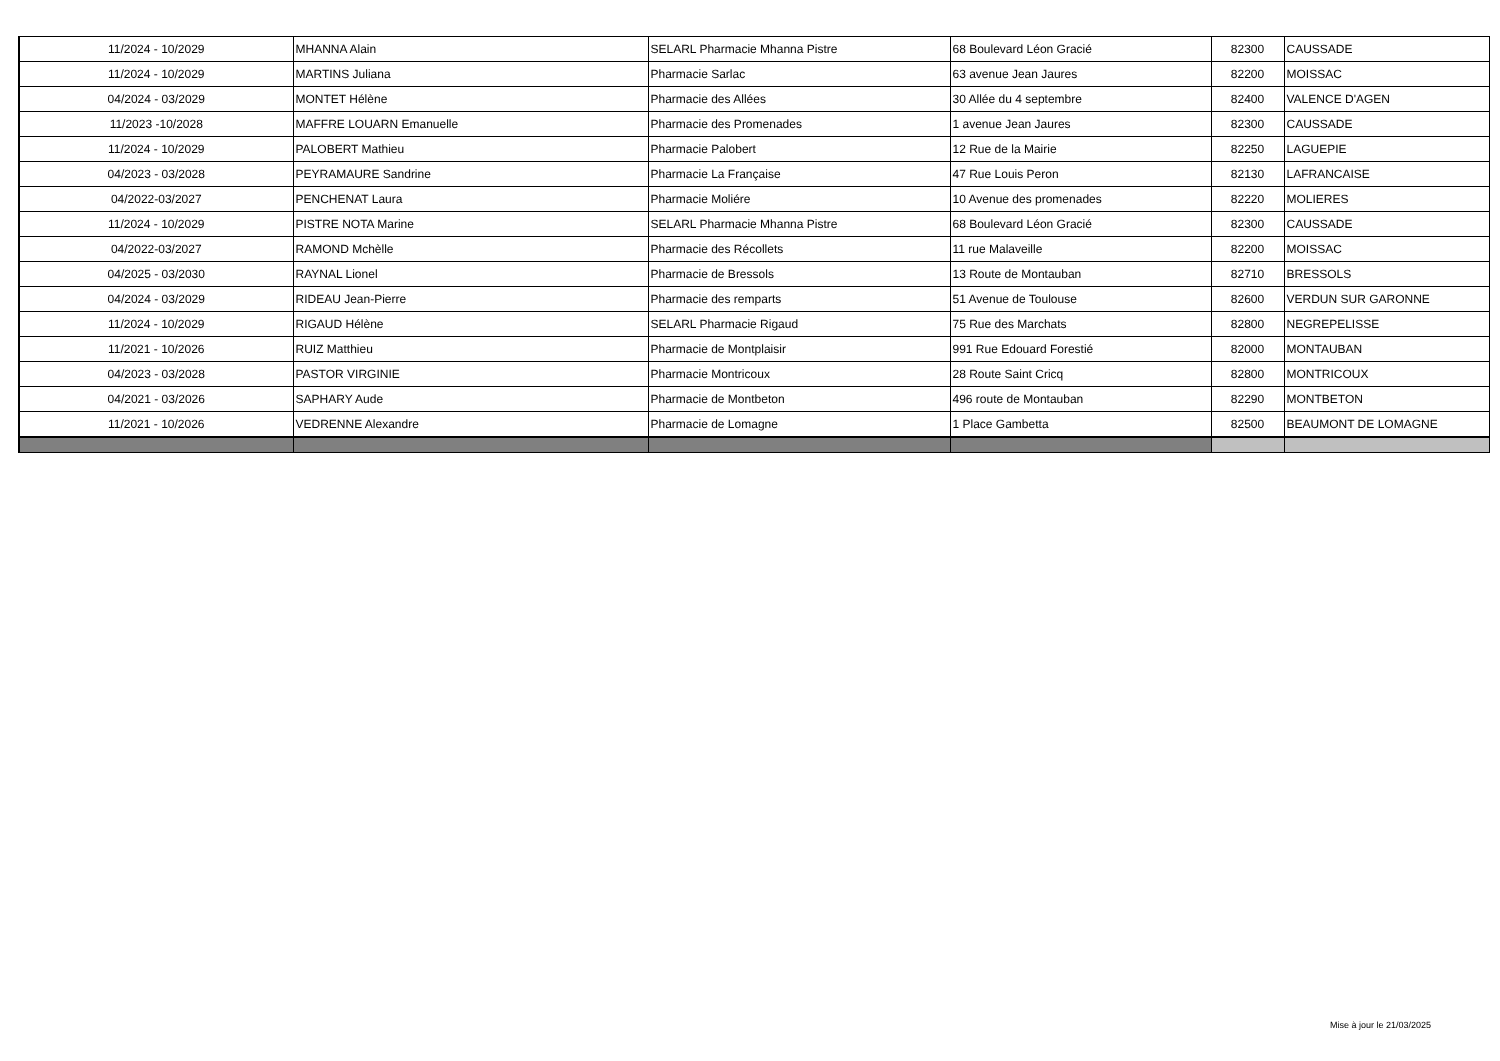| 11/2024 - 10/2029 | MHANNA Alain | SELARL Pharmacie Mhanna Pistre | 68 Boulevard Léon Gracié | 82300 | CAUSSADE |
| 11/2024 - 10/2029 | MARTINS Juliana | Pharmacie Sarlac | 63 avenue Jean Jaures | 82200 | MOISSAC |
| 04/2024 - 03/2029 | MONTET Hélène | Pharmacie des Allées | 30 Allée du 4 septembre | 82400 | VALENCE D'AGEN |
| 11/2023 -10/2028 | MAFFRE LOUARN Emanuelle | Pharmacie des Promenades | 1 avenue Jean Jaures | 82300 | CAUSSADE |
| 11/2024 - 10/2029 | PALOBERT Mathieu | Pharmacie Palobert | 12 Rue de la Mairie | 82250 | LAGUEPIE |
| 04/2023 - 03/2028 | PEYRAMAURE Sandrine | Pharmacie La Française | 47 Rue Louis Peron | 82130 | LAFRANCAISE |
| 04/2022-03/2027 | PENCHENAT Laura | Pharmacie Moliére | 10 Avenue des promenades | 82220 | MOLIERES |
| 11/2024 - 10/2029 | PISTRE NOTA Marine | SELARL Pharmacie Mhanna Pistre | 68 Boulevard Léon Gracié | 82300 | CAUSSADE |
| 04/2022-03/2027 | RAMOND Mchèlle | Pharmacie des Récollets | 11 rue Malaveille | 82200 | MOISSAC |
| 04/2025 - 03/2030 | RAYNAL Lionel | Pharmacie de Bressols | 13 Route de Montauban | 82710 | BRESSOLS |
| 04/2024 - 03/2029 | RIDEAU Jean-Pierre | Pharmacie des remparts | 51 Avenue de Toulouse | 82600 | VERDUN SUR GARONNE |
| 11/2024 - 10/2029 | RIGAUD Hélène | SELARL Pharmacie Rigaud | 75 Rue des Marchats | 82800 | NEGREPELISSE |
| 11/2021 - 10/2026 | RUIZ Matthieu | Pharmacie de Montplaisir | 991 Rue Edouard Forestié | 82000 | MONTAUBAN |
| 04/2023 - 03/2028 | PASTOR VIRGINIE | Pharmacie Montricoux | 28 Route Saint Cricq | 82800 | MONTRICOUX |
| 04/2021 - 03/2026 | SAPHARY Aude | Pharmacie de Montbeton | 496 route de Montauban | 82290 | MONTBETON |
| 11/2021 - 10/2026 | VEDRENNE Alexandre | Pharmacie de Lomagne | 1 Place Gambetta | 82500 | BEAUMONT DE LOMAGNE |
Mise à jour le 21/03/2025